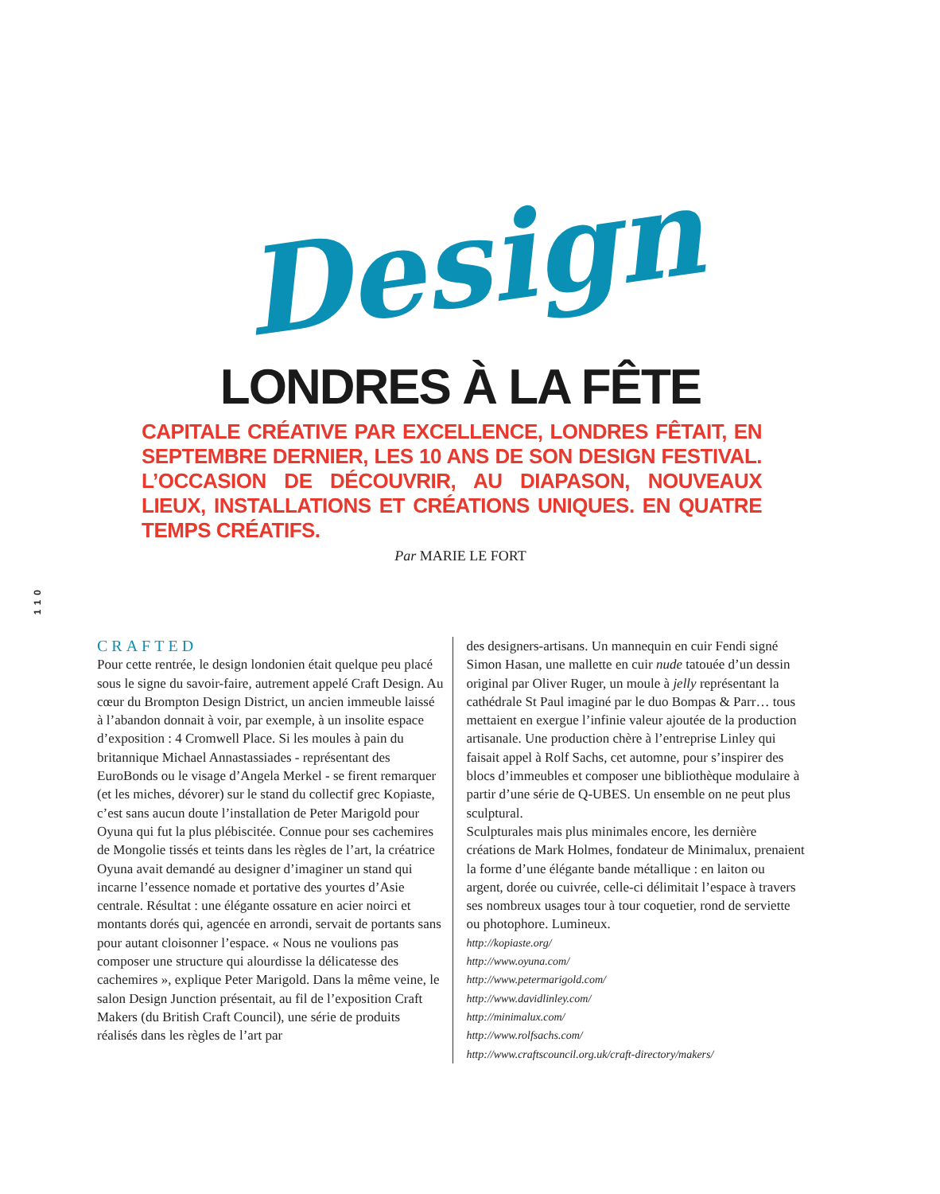Design
LONDRES À LA FÊTE
CAPITALE CRÉATIVE PAR EXCELLENCE, LONDRES FÊTAIT, EN SEPTEMBRE DERNIER, LES 10 ANS DE SON DESIGN FESTIVAL. L’OCCASION DE DÉCOUVRIR, AU DIAPASON, NOUVEAUX LIEUX, INSTALLATIONS ET CRÉATIONS UNIQUES. EN QUATRE TEMPS CRÉATIFS.
Par MARIE LE FORT
110
CRAFTED
Pour cette rentrée, le design londonien était quelque peu placé sous le signe du savoir-faire, autrement appelé Craft Design. Au cœur du Brompton Design District, un ancien immeuble laissé à l’abandon donnait à voir, par exemple, à un insolite espace d’exposition : 4 Cromwell Place. Si les moules à pain du britannique Michael Annastassiades - représentant des EuroBonds ou le visage d’Angela Merkel - se firent remarquer (et les miches, dévorer) sur le stand du collectif grec Kopiaste, c’est sans aucun doute l’installation de Peter Marigold pour Oyuna qui fut la plus plébiscitée. Connue pour ses cachemires de Mongolie tissés et teints dans les règles de l’art, la créatrice Oyuna avait demandé au designer d’imaginer un stand qui incarne l’essence nomade et portative des yourtes d’Asie centrale. Résultat : une élégante ossature en acier noirci et montants dorés qui, agencée en arrondi, servait de portants sans pour autant cloisonner l’espace. « Nous ne voulions pas composer une structure qui alourdisse la délicatesse des cachemires », explique Peter Marigold. Dans la même veine, le salon Design Junction présentait, au fil de l’exposition Craft Makers (du British Craft Council), une série de produits réalisés dans les règles de l’art par
des designers-artisans. Un mannequin en cuir Fendi signé Simon Hasan, une mallette en cuir nude tatouée d’un dessin original par Oliver Ruger, un moule à jelly représentant la cathédrale St Paul imaginé par le duo Bompas & Parr… tous mettaient en exergue l’infinie valeur ajoutée de la production artisanale. Une production chère à l’entreprise Linley qui faisait appel à Rolf Sachs, cet automne, pour s’inspirer des blocs d’immeubles et composer une bibliothèque modulaire à partir d’une série de Q-UBES. Un ensemble on ne peut plus sculptural.
Sculpturales mais plus minimales encore, les dernière créations de Mark Holmes, fondateur de Minimalux, prenaient la forme d’une élégante bande métallique : en laiton ou argent, dorée ou cuivrée, celle-ci délimitait l’espace à travers ses nombreux usages tour à tour coquetier, rond de serviette ou photophore. Lumineux.
http://kopiaste.org/
http://www.oyuna.com/
http://www.petermarigold.com/
http://www.davidlinley.com/
http://minimalux.com/
http://www.rolfsachs.com/
http://www.craftscouncil.org.uk/craft-directory/makers/